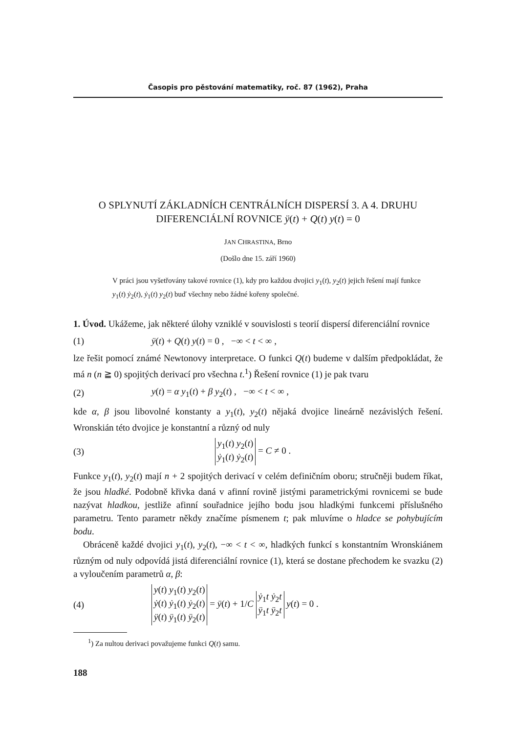Časopis pro pěstování matematiky, roč. 87 (1962), Praha
O SPLYNUTÍ ZÁKLADNÍCH CENTRÁLNÍCH DISPERSÍ 3. A 4. DRUHU
DIFERENCIÁLNÍ ROVNICE ÿ(t) + Q(t) y(t) = 0
JAN CHRASTINA, Brno
(Došlo dne 15. září 1960)
V práci jsou vyšetřovány takové rovnice (1), kdy pro každou dvojici y<sub>1</sub>(t), y<sub>2</sub>(t) jejich řešení mají funkce y<sub>1</sub>(t) ẏ<sub>2</sub>(t), ẏ<sub>1</sub>(t) y<sub>2</sub>(t) buď všechny nebo žádné kořeny společné.
1. Úvod. Ukážeme, jak některé úlohy vzniklé v souvislosti s teorií dispersí diferenciální rovnice
(1) ÿ(t) + Q(t) y(t) = 0 , −∞ < t < ∞ ,
lze řešit pomocí známé Newtonovy interpretace. O funkci Q(t) budeme v dalším předpokládat, že má n (n ≧ 0) spojitých derivací pro všechna t.<sup>1</sup>) Řešení rovnice (1) je pak tvaru
(2) y(t) = α y<sub>1</sub>(t) + β y<sub>2</sub>(t) , −∞ < t < ∞ ,
kde α, β jsou libovolné konstanty a y<sub>1</sub>(t), y<sub>2</sub>(t) nějaká dvojice lineárně nezávislých řešení. Wronskián této dvojice je konstantní a různý od nuly
(3) y<sub>1</sub>(t) y<sub>2</sub>(t)
ẏ<sub>1</sub>(t) ẏ<sub>2</sub>(t) = C ≠ 0 .
Funkce y<sub>1</sub>(t), y<sub>2</sub>(t) mají n + 2 spojitých derivací v celém definičním oboru; stručněji budem říkat, že jsou hladké. Podobně křivka daná v afinní rovině jistými parametrickými rovnicemi se bude nazývat hladkou, jestliže afinní souřadnice jejího bodu jsou hladkými funkcemi příslušného parametru. Tento parametr někdy značíme písmenem t; pak mluvíme o hladce se pohybujícím bodu.
Obráceně každé dvojici y<sub>1</sub>(t), y<sub>2</sub>(t), −∞ < t < ∞, hladkých funkcí s konstantním Wronskiánem různým od nuly odpovídá jistá diferenciální rovnice (1), která se dostane přechodem ke svazku (2) a vyloučením parametrů α, β:
(4) y(t) y<sub>1</sub>(t) y<sub>2</sub>(t)
ẏ(t) ẏ<sub>1</sub>(t) ẏ<sub>2</sub>(t)
ÿ(t) ÿ<sub>1</sub>(t) ÿ<sub>2</sub>(t) = ÿ(t) + 1/C ẏ<sub>1</sub>t ẏ<sub>2</sub>t
ÿ<sub>1</sub>t ÿ<sub>2</sub>t y(t) = 0 .
<sup>1</sup>) Za nultou derivaci považujeme funkci Q(t) samu.
188